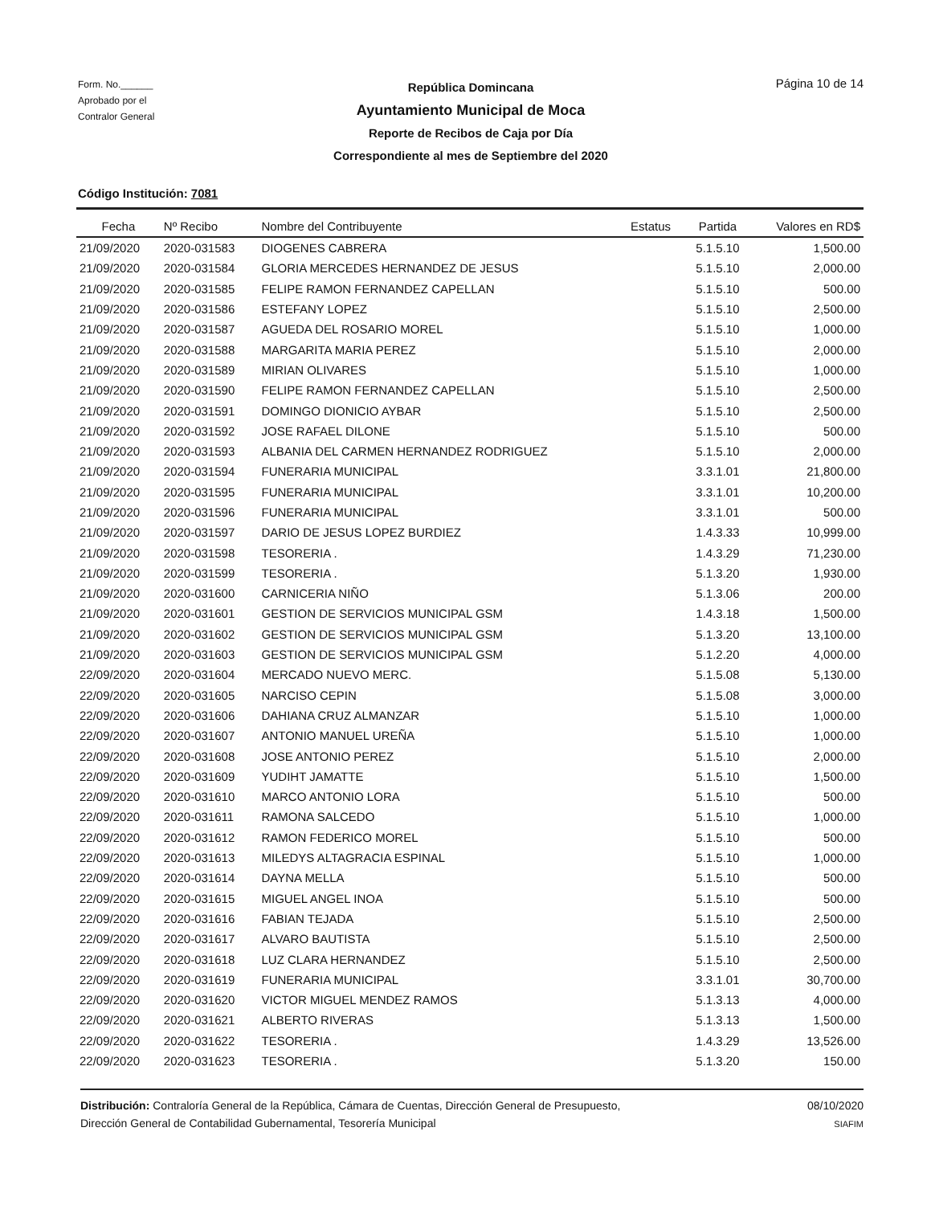Form. No.______
Aprobado por el
Contralor General
Página 10 de 14
República Domincana
Ayuntamiento Municipal de Moca
Reporte de Recibos de Caja por Día
Correspondiente al mes de Septiembre del 2020
Código Institución: 7081
| Fecha | Nº Recibo | Nombre del Contribuyente | Estatus | Partida | Valores en RD$ |
| --- | --- | --- | --- | --- | --- |
| 21/09/2020 | 2020-031583 | DIOGENES CABRERA | | 5.1.5.10 | 1,500.00 |
| 21/09/2020 | 2020-031584 | GLORIA MERCEDES HERNANDEZ DE JESUS | | 5.1.5.10 | 2,000.00 |
| 21/09/2020 | 2020-031585 | FELIPE RAMON FERNANDEZ CAPELLAN | | 5.1.5.10 | 500.00 |
| 21/09/2020 | 2020-031586 | ESTEFANY LOPEZ | | 5.1.5.10 | 2,500.00 |
| 21/09/2020 | 2020-031587 | AGUEDA DEL ROSARIO MOREL | | 5.1.5.10 | 1,000.00 |
| 21/09/2020 | 2020-031588 | MARGARITA MARIA PEREZ | | 5.1.5.10 | 2,000.00 |
| 21/09/2020 | 2020-031589 | MIRIAN OLIVARES | | 5.1.5.10 | 1,000.00 |
| 21/09/2020 | 2020-031590 | FELIPE RAMON FERNANDEZ CAPELLAN | | 5.1.5.10 | 2,500.00 |
| 21/09/2020 | 2020-031591 | DOMINGO DIONICIO AYBAR | | 5.1.5.10 | 2,500.00 |
| 21/09/2020 | 2020-031592 | JOSE RAFAEL DILONE | | 5.1.5.10 | 500.00 |
| 21/09/2020 | 2020-031593 | ALBANIA DEL CARMEN HERNANDEZ RODRIGUEZ | | 5.1.5.10 | 2,000.00 |
| 21/09/2020 | 2020-031594 | FUNERARIA MUNICIPAL | | 3.3.1.01 | 21,800.00 |
| 21/09/2020 | 2020-031595 | FUNERARIA MUNICIPAL | | 3.3.1.01 | 10,200.00 |
| 21/09/2020 | 2020-031596 | FUNERARIA MUNICIPAL | | 3.3.1.01 | 500.00 |
| 21/09/2020 | 2020-031597 | DARIO DE JESUS LOPEZ BURDIEZ | | 1.4.3.33 | 10,999.00 |
| 21/09/2020 | 2020-031598 | TESORERIA . | | 1.4.3.29 | 71,230.00 |
| 21/09/2020 | 2020-031599 | TESORERIA . | | 5.1.3.20 | 1,930.00 |
| 21/09/2020 | 2020-031600 | CARNICERIA NIÑO | | 5.1.3.06 | 200.00 |
| 21/09/2020 | 2020-031601 | GESTION DE SERVICIOS MUNICIPAL GSM | | 1.4.3.18 | 1,500.00 |
| 21/09/2020 | 2020-031602 | GESTION DE SERVICIOS MUNICIPAL GSM | | 5.1.3.20 | 13,100.00 |
| 21/09/2020 | 2020-031603 | GESTION DE SERVICIOS MUNICIPAL GSM | | 5.1.2.20 | 4,000.00 |
| 22/09/2020 | 2020-031604 | MERCADO NUEVO MERC. | | 5.1.5.08 | 5,130.00 |
| 22/09/2020 | 2020-031605 | NARCISO CEPIN | | 5.1.5.08 | 3,000.00 |
| 22/09/2020 | 2020-031606 | DAHIANA CRUZ ALMANZAR | | 5.1.5.10 | 1,000.00 |
| 22/09/2020 | 2020-031607 | ANTONIO MANUEL UREÑA | | 5.1.5.10 | 1,000.00 |
| 22/09/2020 | 2020-031608 | JOSE ANTONIO PEREZ | | 5.1.5.10 | 2,000.00 |
| 22/09/2020 | 2020-031609 | YUDIHT JAMATTE | | 5.1.5.10 | 1,500.00 |
| 22/09/2020 | 2020-031610 | MARCO ANTONIO LORA | | 5.1.5.10 | 500.00 |
| 22/09/2020 | 2020-031611 | RAMONA SALCEDO | | 5.1.5.10 | 1,000.00 |
| 22/09/2020 | 2020-031612 | RAMON FEDERICO MOREL | | 5.1.5.10 | 500.00 |
| 22/09/2020 | 2020-031613 | MILEDYS ALTAGRACIA ESPINAL | | 5.1.5.10 | 1,000.00 |
| 22/09/2020 | 2020-031614 | DAYNA MELLA | | 5.1.5.10 | 500.00 |
| 22/09/2020 | 2020-031615 | MIGUEL ANGEL INOA | | 5.1.5.10 | 500.00 |
| 22/09/2020 | 2020-031616 | FABIAN TEJADA | | 5.1.5.10 | 2,500.00 |
| 22/09/2020 | 2020-031617 | ALVARO BAUTISTA | | 5.1.5.10 | 2,500.00 |
| 22/09/2020 | 2020-031618 | LUZ CLARA HERNANDEZ | | 5.1.5.10 | 2,500.00 |
| 22/09/2020 | 2020-031619 | FUNERARIA MUNICIPAL | | 3.3.1.01 | 30,700.00 |
| 22/09/2020 | 2020-031620 | VICTOR MIGUEL MENDEZ RAMOS | | 5.1.3.13 | 4,000.00 |
| 22/09/2020 | 2020-031621 | ALBERTO RIVERAS | | 5.1.3.13 | 1,500.00 |
| 22/09/2020 | 2020-031622 | TESORERIA . | | 1.4.3.29 | 13,526.00 |
| 22/09/2020 | 2020-031623 | TESORERIA . | | 5.1.3.20 | 150.00 |
Distribución: Contraloría General de la República, Cámara de Cuentas, Dirección General de Presupuesto,
Dirección General de Contabilidad Gubernamental, Tesorería Municipal
08/10/2020
SIAFIM